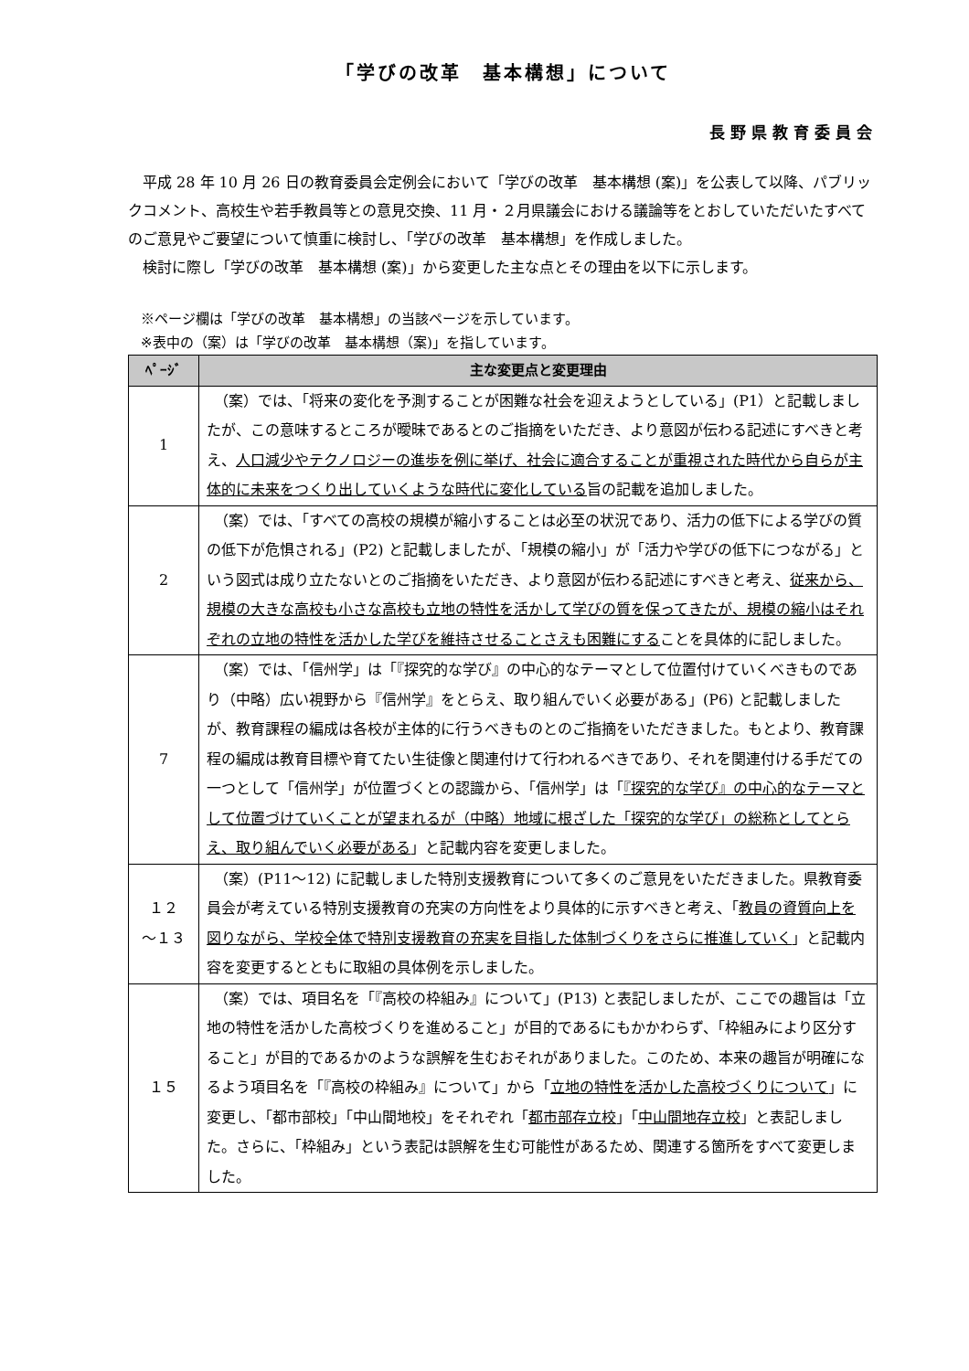「学びの改革　基本構想」について
長野県教育委員会
平成 28 年 10 月 26 日の教育委員会定例会において「学びの改革　基本構想 (案)」を公表して以降、パブリックコメント、高校生や若手教員等との意見交換、11 月・２月県議会における議論等をとおしていただいたすべてのご意見やご要望について慎重に検討し、「学びの改革　基本構想」を作成しました。
検討に際し「学びの改革　基本構想 (案)」から変更した主な点とその理由を以下に示します。
※ページ欄は「学びの改革　基本構想」の当該ページを示しています。
※表中の（案）は「学びの改革　基本構想（案)」を指しています。
| ﾍﾟｰｼﾞ | 主な変更点と変更理由 |
| --- | --- |
| 1 | （案）では、「将来の変化を予測することが困難な社会を迎えようとしている」(P1）と記載しましたが、この意味するところが曖昧であるとのご指摘をいただき、より意図が伝わる記述にすべきと考え、 人口減少やテクノロジーの進歩を例に挙げ、社会に適合することが重視された時代から自らが主体的に未来をつくり出していくような時代に変化している 旨の記載を追加しました。 |
| 2 | （案）では、「すべての高校の規模が縮小することは必至の状況であり、活力の低下による学びの質の低下が危惧される」(P2) と記載しましたが、「規模の縮小」が「活力や学びの低下につながる」という図式は成り立たないとのご指摘をいただき、より意図が伝わる記述にすべきと考え、 従来から、規模の大きな高校も小さな高校も立地の特性を活かして学びの質を保ってきたが、規模の縮小はそれぞれの立地の特性を活かした学びを維持させることさえも困難にする ことを具体的に記しました。 |
| 7 | （案）では、「信州学」は「『探究的な学び』の中心的なテーマとして位置付けていくべきものであり（中略）広い視野から『信州学』をとらえ、取り組んでいく必要がある」(P6) と記載しましたが、教育課程の編成は各校が主体的に行うべきものとのご指摘をいただきました。もとより、教育課程の編成は教育目標や育てたい生徒像と関連付けて行われるべきであり、それを関連付ける手だての一つとして「信州学」が位置づくとの認識から、「信州学」は「 『探究的な学び』の中心的なテーマとして位置づけていくことが望まれるが（中略）地域に根ざした「探究的な学び」の総称としてとらえ、取り組んでいく必要がある 」と記載内容を変更しました。 |
| １２ ～１３ | （案）(P11～12) に記載しました特別支援教育について多くのご意見をいただきました。県教育委員会が考えている特別支援教育の充実の方向性をより具体的に示すべきと考え、「 教員の資質向上を図りながら、学校全体で特別支援教育の充実を目指した体制づくりをさらに推進していく 」と記載内容を変更するとともに取組の具体例を示しました。 |
| １５ | （案）では、項目名を「『高校の枠組み』について」(P13) と表記しましたが、ここでの趣旨は「立地の特性を活かした高校づくりを進めること」が目的であるにもかかわらず、「枠組みにより区分すること」が目的であるかのような誤解を生むおそれがありました。このため、本来の趣旨が明確になるよう項目名を「『高校の枠組み』について」から「 立地の特性を活かした高校づくりについて 」に変更し、「都市部校」「中山間地校」をそれぞれ「 都市部存立校 」「 中山間地存立校 」と表記しました。さらに、「枠組み」という表記は誤解を生む可能性があるため、関連する箇所をすべて変更しました。 |